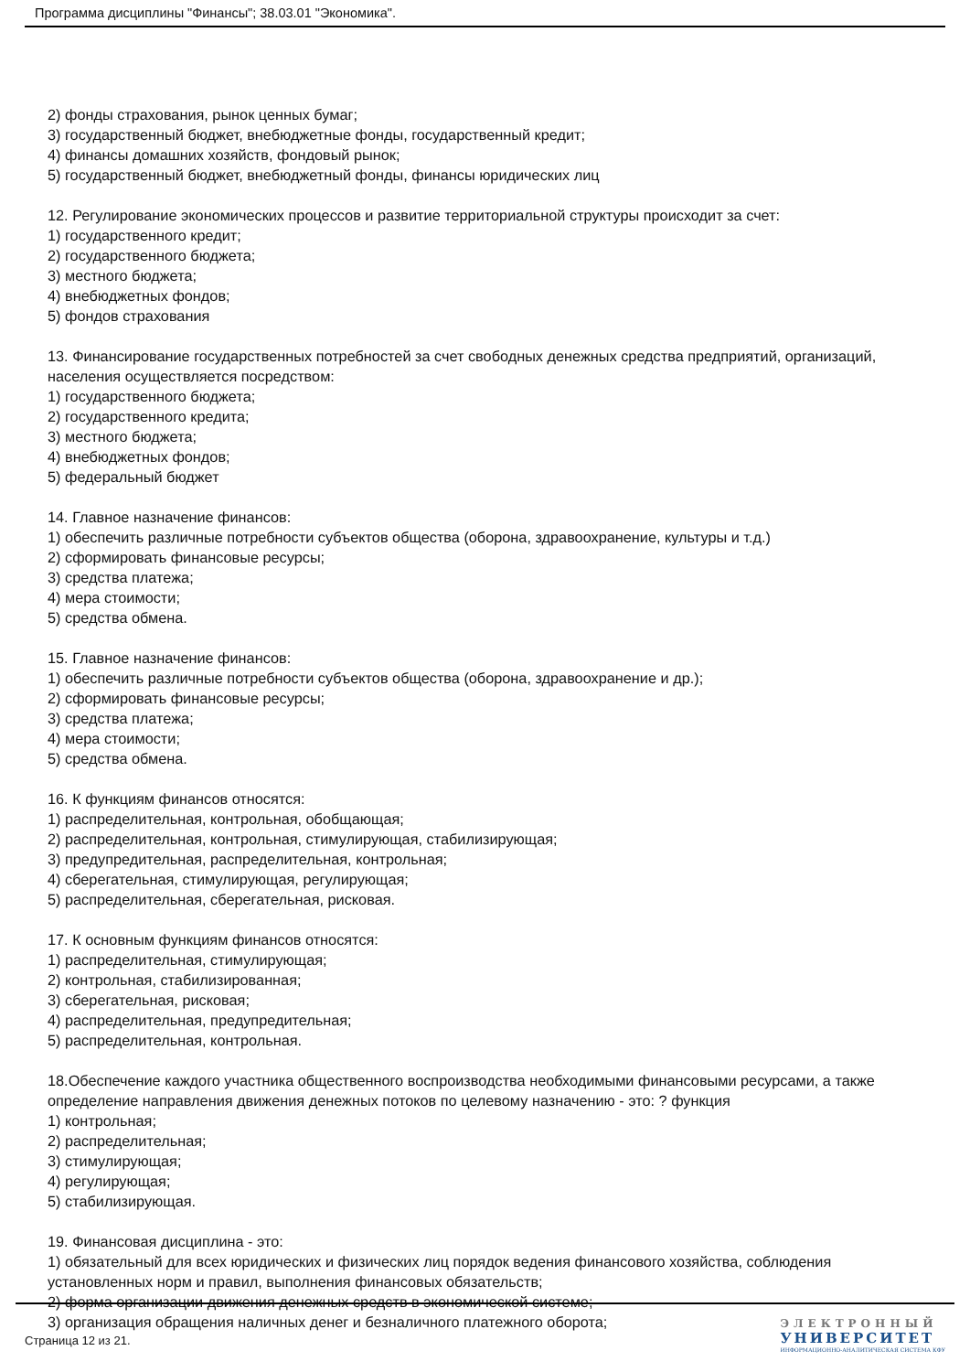Программа дисциплины "Финансы"; 38.03.01 "Экономика".
2) фонды страхования, рынок ценных бумаг;
3) государственный бюджет, внебюджетные фонды, государственный кредит;
4) финансы домашних хозяйств, фондовый рынок;
5) государственный бюджет, внебюджетный фонды, финансы юридических лиц
12. Регулирование экономических процессов и развитие территориальной структуры происходит за счет:
1) государственного кредит;
2) государственного бюджета;
3) местного бюджета;
4) внебюджетных фондов;
5) фондов страхования
13. Финансирование государственных потребностей за счет свободных денежных средства предприятий, организаций, населения осуществляется посредством:
1) государственного бюджета;
2) государственного кредита;
3) местного бюджета;
4) внебюджетных фондов;
5) федеральный бюджет
14. Главное назначение финансов:
1) обеспечить различные потребности субъектов общества (оборона, здравоохранение, культуры и т.д.)
2) сформировать финансовые ресурсы;
3) средства платежа;
4) мера стоимости;
5) средства обмена.
15. Главное назначение финансов:
1) обеспечить различные потребности субъектов общества (оборона, здравоохранение и др.);
2) сформировать финансовые ресурсы;
3) средства платежа;
4) мера стоимости;
5) средства обмена.
16. К функциям финансов относятся:
1) распределительная, контрольная, обобщающая;
2) распределительная, контрольная, стимулирующая, стабилизирующая;
3) предупредительная, распределительная, контрольная;
4) сберегательная, стимулирующая, регулирующая;
5) распределительная, сберегательная, рисковая.
17. К основным функциям финансов относятся:
1) распределительная, стимулирующая;
2) контрольная, стабилизированная;
3) сберегательная, рисковая;
4) распределительная, предупредительная;
5) распределительная, контрольная.
18.Обеспечение каждого участника общественного воспроизводства необходимыми финансовыми ресурсами, а также определение направления движения денежных потоков по целевому назначению - это: ? функция
1) контрольная;
2) распределительная;
3) стимулирующая;
4) регулирующая;
5) стабилизирующая.
19. Финансовая дисциплина - это:
1) обязательный для всех юридических и физических лиц порядок ведения финансового хозяйства, соблюдения установленных норм и правил, выполнения финансовых обязательств;
2) форма организации движения денежных средств в экономической системе;
3) организация обращения наличных денег и безналичного платежного оборота;
Страница 12 из 21.
ЭЛЕКТРОННЫЙ
УНИВЕРСИТЕТ
ИНФОРМАЦИОННО-АНАЛИТИЧЕСКАЯ СИСТЕМА КФУ